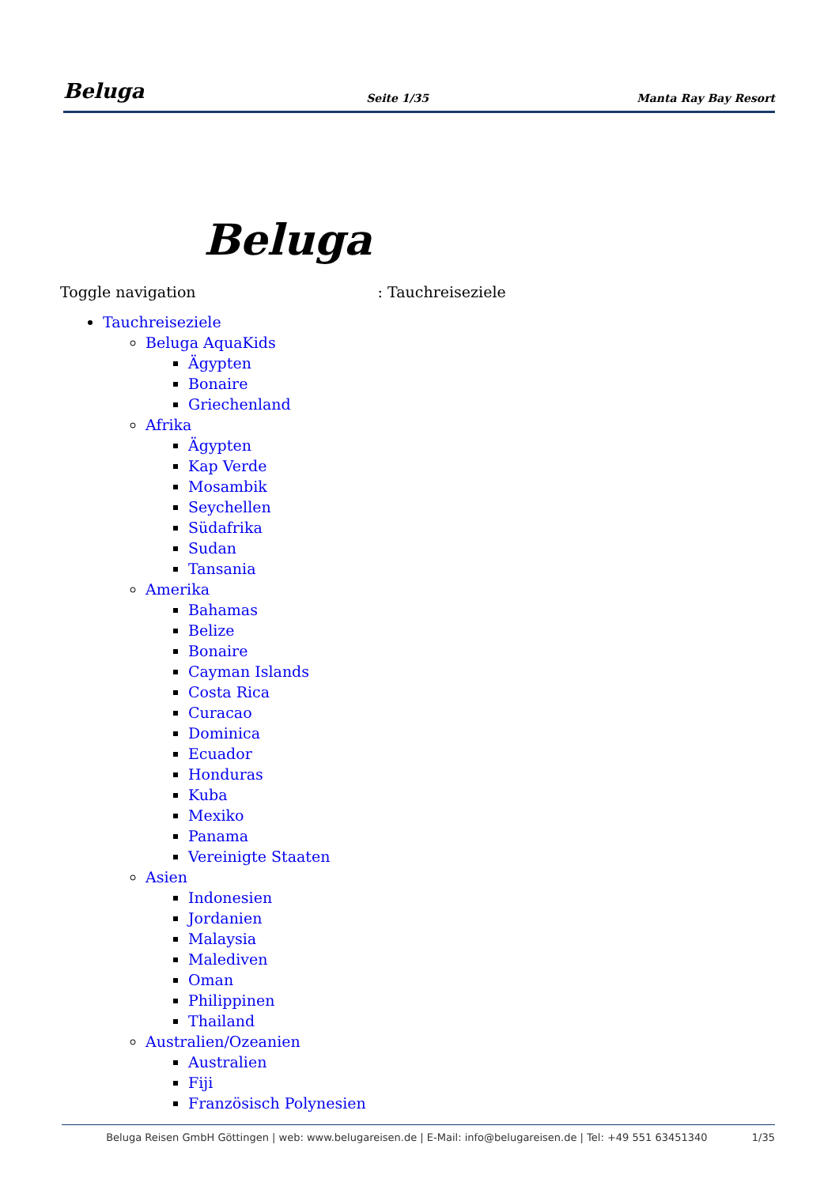Beluga
Seite 1/35
Manta Ray Bay Resort
Toggle navigation
Beluga
: Tauchreiseziele
Tauchreiseziele
Beluga AquaKids
Ägypten
Bonaire
Griechenland
Afrika
Ägypten
Kap Verde
Mosambik
Seychellen
Südafrika
Sudan
Tansania
Amerika
Bahamas
Belize
Bonaire
Cayman Islands
Costa Rica
Curacao
Dominica
Ecuador
Honduras
Kuba
Mexiko
Panama
Vereinigte Staaten
Asien
Indonesien
Jordanien
Malaysia
Malediven
Oman
Philippinen
Thailand
Australien/Ozeanien
Australien
Fiji
Französisch Polynesien
Beluga Reisen GmbH Göttingen | web: www.belugareisen.de | E-Mail: info@belugareisen.de | Tel: +49 551 63451340
1/35